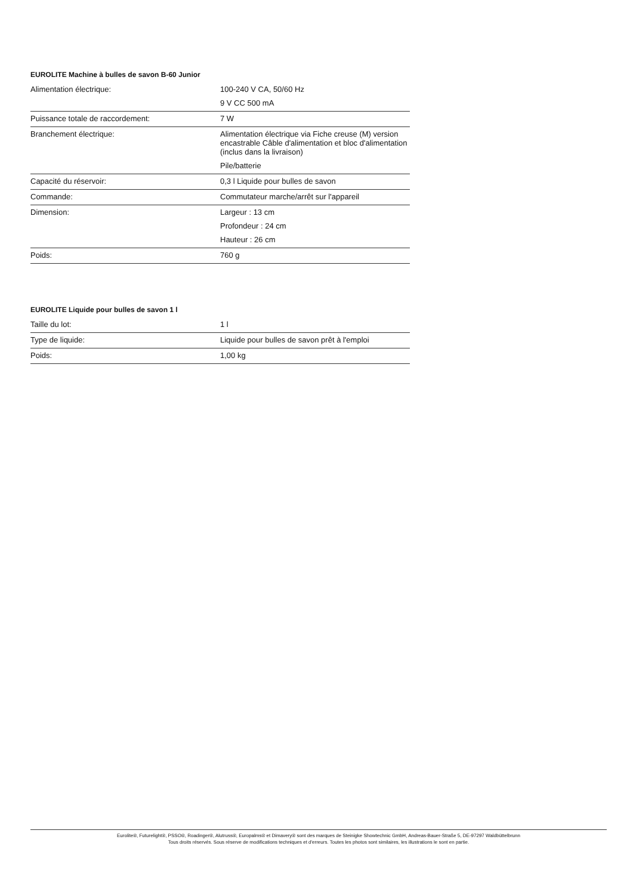EUROLITE Machine à bulles de savon B-60 Junior
| Alimentation électrique: | 100-240 V CA, 50/60 Hz 9 V CC 500 mA |
| Puissance totale de raccordement: | 7 W |
| Branchement électrique: | Alimentation électrique via Fiche creuse (M) version encastrable Câble d'alimentation et bloc d'alimentation (inclus dans la livraison) Pile/batterie |
| Capacité du réservoir: | 0,3 l Liquide pour bulles de savon |
| Commande: | Commutateur marche/arrêt sur l'appareil |
| Dimension: | Largeur : 13 cm Profondeur : 24 cm Hauteur : 26 cm |
| Poids: | 760 g |
EUROLITE Liquide pour bulles de savon 1 l
| Taille du lot: | 1 l |
| Type de liquide: | Liquide pour bulles de savon prêt à l'emploi |
| Poids: | 1,00 kg |
Eurolite®, Futurelight®, PSSO®, Roadinger®, Alutruss®, Europalms® et Dimavery® sont des marques de Steinigke Showtechnic GmbH, Andreas-Bauer-Straße 5, DE-97297 Waldbüttelbrunn
Tous droits réservés. Sous réserve de modifications techniques et d'erreurs. Toutes les photos sont similaires, les illustrations le sont en partie.